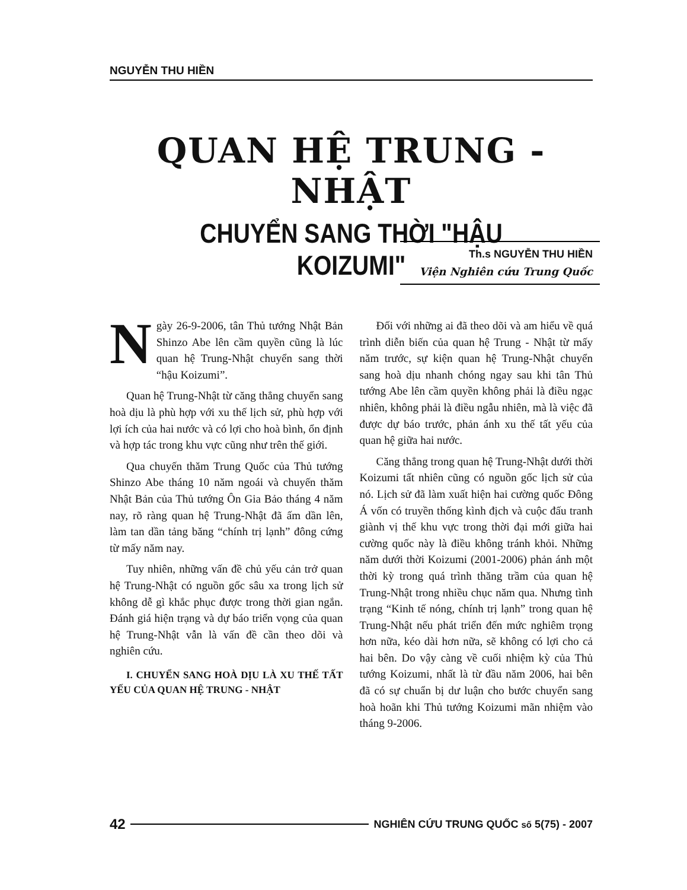NGUYỄN THU HIỀN
QUAN HỆ TRUNG - NHẬT
CHUYỂN SANG THỜI "HẬU KOIZUMI"
Th.s NGUYỄN THU HIỀN
Viện Nghiên cứu Trung Quốc
Ngày 26-9-2006, tân Thủ tướng Nhật Bản Shinzo Abe lên cầm quyền cũng là lúc quan hệ Trung-Nhật chuyển sang thời “hậu Koizumi”.
Quan hệ Trung-Nhật từ căng thẳng chuyển sang hoà dịu là phù hợp với xu thế lịch sử, phù hợp với lợi ích của hai nước và có lợi cho hoà bình, ổn định và hợp tác trong khu vực cũng như trên thế giới.
Qua chuyến thăm Trung Quốc của Thủ tướng Shinzo Abe tháng 10 năm ngoái và chuyến thăm Nhật Bản của Thủ tướng Ôn Gia Bảo tháng 4 năm nay, rõ ràng quan hệ Trung-Nhật đã ấm dần lên, làm tan dần tảng băng “chính trị lạnh” đông cứng từ mấy năm nay.
Tuy nhiên, những vấn đề chủ yếu cản trở quan hệ Trung-Nhật có nguồn gốc sâu xa trong lịch sử không dễ gì khắc phục được trong thời gian ngắn. Đánh giá hiện trạng và dự báo triển vọng của quan hệ Trung-Nhật vẫn là vấn đề cần theo dõi và nghiên cứu.
I. CHUYỂN SANG HOÀ DỊU LÀ XU THẾ TẤT YẾU CỦA QUAN HỆ TRUNG - NHẬT
Đối với những ai đã theo dõi và am hiểu về quá trình diễn biến của quan hệ Trung - Nhật từ mấy năm trước, sự kiện quan hệ Trung-Nhật chuyển sang hoà dịu nhanh chóng ngay sau khi tân Thủ tướng Abe lên cầm quyền không phải là điều ngạc nhiên, không phải là điều ngẫu nhiên, mà là việc đã được dự báo trước, phản ánh xu thế tất yếu của quan hệ giữa hai nước.
Căng thẳng trong quan hệ Trung-Nhật dưới thời Koizumi tất nhiên cũng có nguồn gốc lịch sử của nó. Lịch sử đã làm xuất hiện hai cường quốc Đông Á vốn có truyền thống kình địch và cuộc đấu tranh giành vị thế khu vực trong thời đại mới giữa hai cường quốc này là điều không tránh khỏi. Những năm dưới thời Koizumi (2001-2006) phản ánh một thời kỳ trong quá trình thăng trầm của quan hệ Trung-Nhật trong nhiều chục năm qua. Nhưng tình trạng “Kinh tế nóng, chính trị lạnh” trong quan hệ Trung-Nhật nếu phát triển đến mức nghiêm trọng hơn nữa, kéo dài hơn nữa, sẽ không có lợi cho cả hai bên. Do vậy càng về cuối nhiệm kỳ của Thủ tướng Koizumi, nhất là từ đầu năm 2006, hai bên đã có sự chuẩn bị dư luận cho bước chuyển sang hoà hoãn khi Thủ tướng Koizumi mãn nhiệm vào tháng 9-2006.
42 NGHIÊN CỨU TRUNG QUỐC số 5(75) - 2007